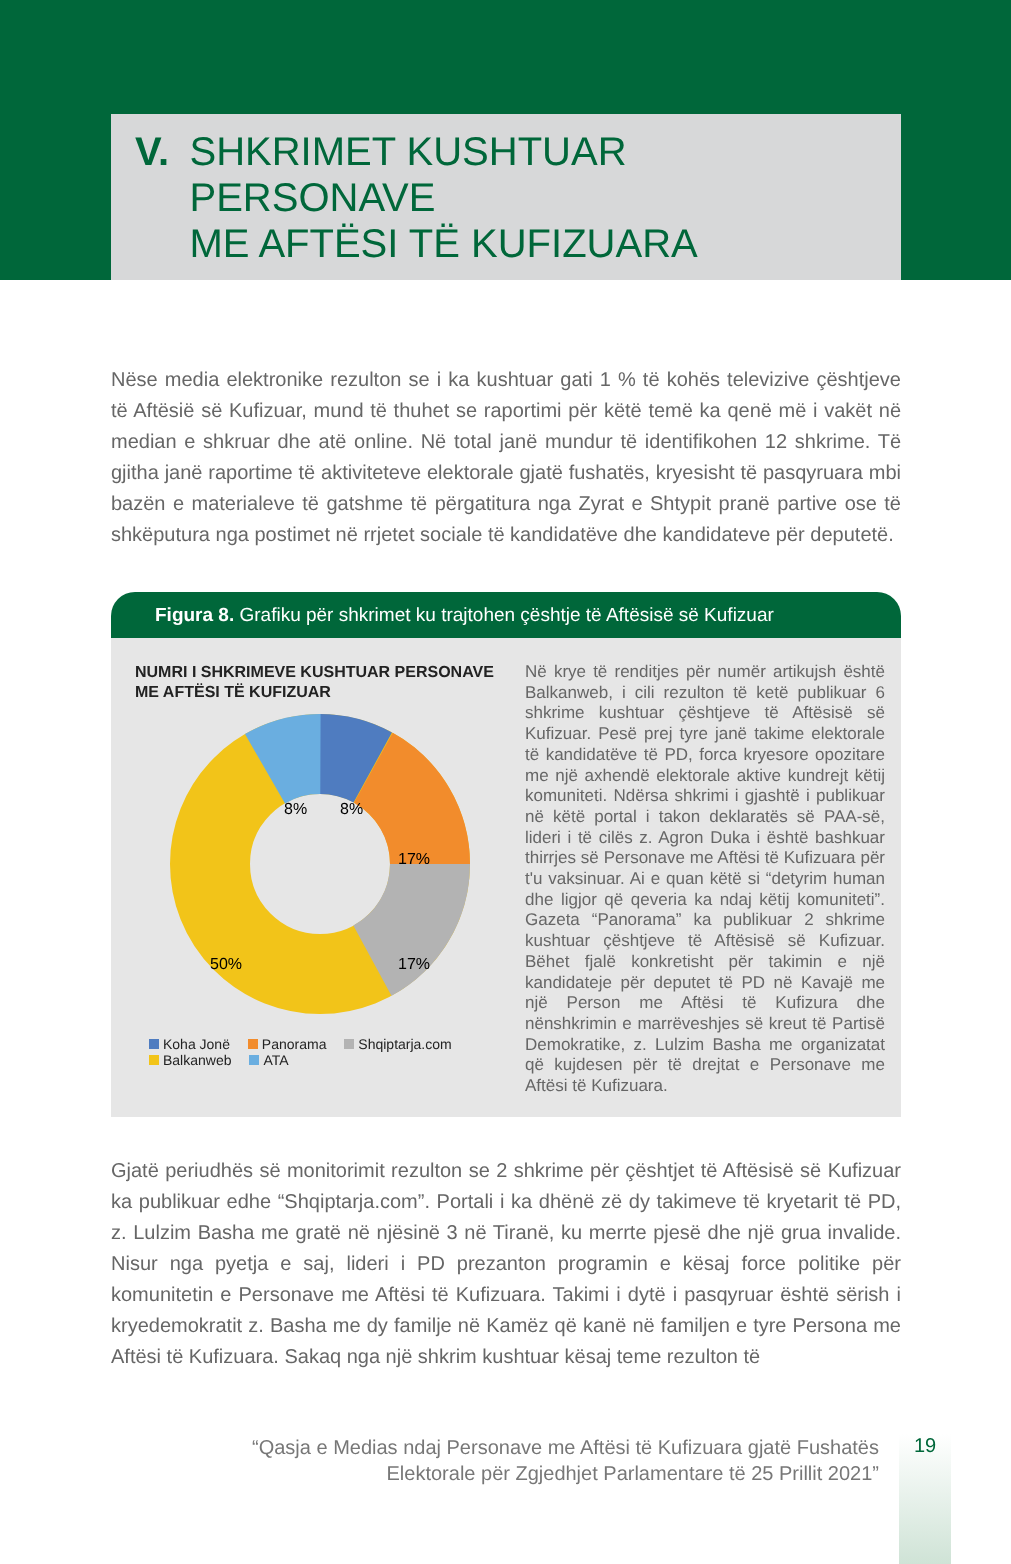V. SHKRIMET KUSHTUAR PERSONAVE
ME AFTËSI TË KUFIZUARA
Nëse media elektronike rezulton se i ka kushtuar gati 1 % të kohës televizive çështjeve të Aftësië së Kufizuar, mund të thuhet se raportimi për këtë temë ka qenë më i vakët në median e shkruar dhe atë online. Në total janë mundur të identifikohen 12 shkrime. Të gjitha janë raportime të aktiviteteve elektorale gjatë fushatës, kryesisht të pasqyruara mbi bazën e materialeve të gatshme të përgatitura nga Zyrat e Shtypit pranë partive ose të shkëputura nga postimet në rrjetet sociale të kandidatëve dhe kandidateve për deputetë.
Figura 8. Grafiku për shkrimet ku trajtohen çështje të Aftësisë së Kufizuar
NUMRI I SHKRIMEVE KUSHTUAR PERSONAVE ME AFTËSI TË KUFIZUAR
8%
8%
17%
17%
50%
Koha Jonë Panorama Shqiptarja.com
Balkanweb ATA
Në krye të renditjes për numër artikujsh është Balkanweb, i cili rezulton të ketë publikuar 6 shkrime kushtuar çështjeve të Aftësisë së Kufizuar. Pesë prej tyre janë takime elektorale të kandidatëve të PD, forca kryesore opozitare me një axhendë elektorale aktive kundrejt këtij komuniteti. Ndërsa shkrimi i gjashtë i publikuar në këtë portal i takon deklaratës së PAA-së, lideri i të cilës z. Agron Duka i është bashkuar thirrjes së Personave me Aftësi të Kufizuara për t'u vaksinuar. Ai e quan këtë si “detyrim human dhe ligjor që qeveria ka ndaj këtij komuniteti”. Gazeta “Panorama” ka publikuar 2 shkrime kushtuar çështjeve të Aftësisë së Kufizuar. Bëhet fjalë konkretisht për takimin e një kandidateje për deputet të PD në Kavajë me një Person me Aftësi të Kufizura dhe nënshkrimin e marrëveshjes së kreut të Partisë Demokratike, z. Lulzim Basha me organizatat që kujdesen për të drejtat e Personave me Aftësi të Kufizuara.
Gjatë periudhës së monitorimit rezulton se 2 shkrime për çështjet të Aftësisë së Kufizuar ka publikuar edhe “Shqiptarja.com”. Portali i ka dhënë zë dy takimeve të kryetarit të PD, z. Lulzim Basha me gratë në njësinë 3 në Tiranë, ku merrte pjesë dhe një grua invalide. Nisur nga pyetja e saj, lideri i PD prezanton programin e kësaj force politike për komunitetin e Personave me Aftësi të Kufizuara. Takimi i dytë i pasqyruar është sërish i kryedemokratit z. Basha me dy familje në Kamëz që kanë në familjen e tyre Persona me Aftësi të Kufizuara. Sakaq nga një shkrim kushtuar kësaj teme rezulton të
“Qasja e Medias ndaj Personave me Aftësi të Kufizuara gjatë Fushatës
Elektorale për Zgjedhjet Parlamentare të 25 Prillit 2021”
19